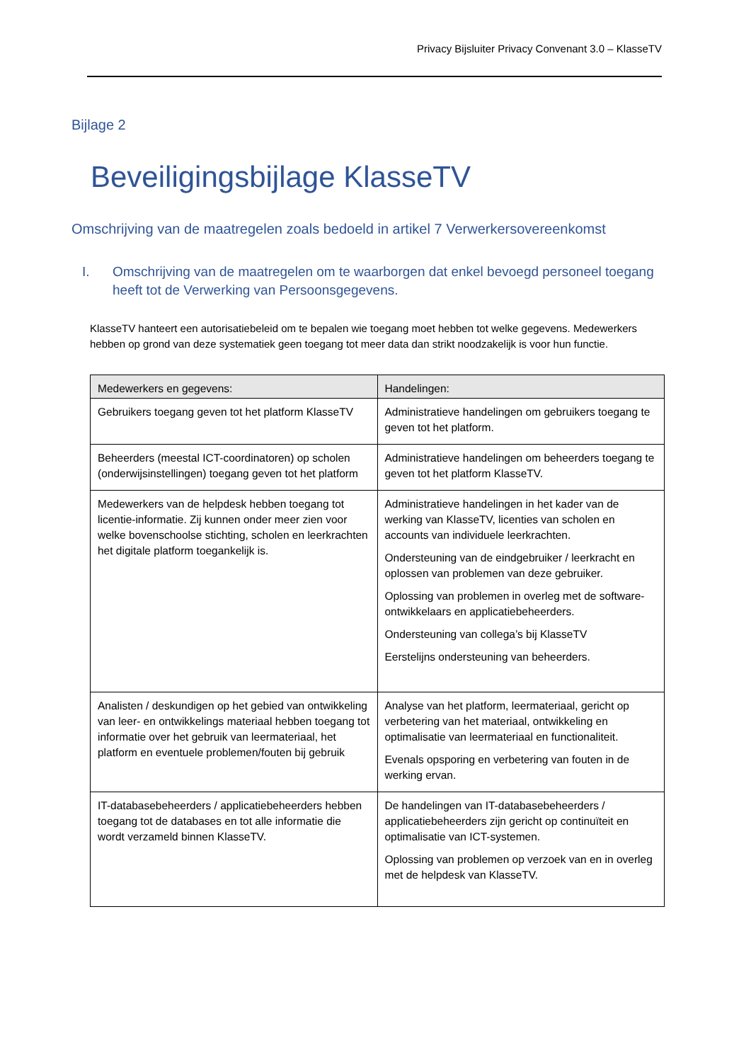Privacy Bijsluiter Privacy Convenant 3.0 – KlasseTV
Bijlage 2
Beveiligingsbijlage KlasseTV
Omschrijving van de maatregelen zoals bedoeld in artikel 7 Verwerkersovereenkomst
I. Omschrijving van de maatregelen om te waarborgen dat enkel bevoegd personeel toegang heeft tot de Verwerking van Persoonsgegevens.
KlasseTV hanteert een autorisatiebeleid om te bepalen wie toegang moet hebben tot welke gegevens. Medewerkers hebben op grond van deze systematiek geen toegang tot meer data dan strikt noodzakelijk is voor hun functie.
| Medewerkers en gegevens: | Handelingen: |
| --- | --- |
| Gebruikers toegang geven tot het platform KlasseTV | Administratieve handelingen om gebruikers toegang te geven tot het platform. |
| Beheerders (meestal ICT-coordinatoren) op scholen (onderwijsinstellingen) toegang geven tot het platform | Administratieve handelingen om beheerders toegang te geven tot het platform KlasseTV. |
| Medewerkers van de helpdesk hebben toegang tot licentie-informatie. Zij kunnen onder meer zien voor welke bovenschoolse stichting, scholen en leerkrachten het digitale platform toegankelijk is. | Administratieve handelingen in het kader van de werking van KlasseTV, licenties van scholen en accounts van individuele leerkrachten. Ondersteuning van de eindgebruiker / leerkracht en oplossen van problemen van deze gebruiker. Oplossing van problemen in overleg met de software-ontwikkelaars en applicatiebeheerders. Ondersteuning van collega’s bij KlasseTV Eerstelijns ondersteuning van beheerders. |
| Analisten / deskundigen op het gebied van ontwikkeling van leer- en ontwikkelings materiaal hebben toegang tot informatie over het gebruik van leermateriaal, het platform en eventuele problemen/fouten bij gebruik | Analyse van het platform, leermateriaal, gericht op verbetering van het materiaal, ontwikkeling en optimalisatie van leermateriaal en functionaliteit. Evenals opsporing en verbetering van fouten in de werking ervan. |
| IT-databasebeheerders / applicatiebeheerders hebben toegang tot de databases en tot alle informatie die wordt verzameld binnen KlasseTV. | De handelingen van IT-databasebeheerders / applicatiebeheerders zijn gericht op continuïteit en optimalisatie van ICT-systemen. Oplossing van problemen op verzoek van en in overleg met de helpdesk van KlasseTV. |